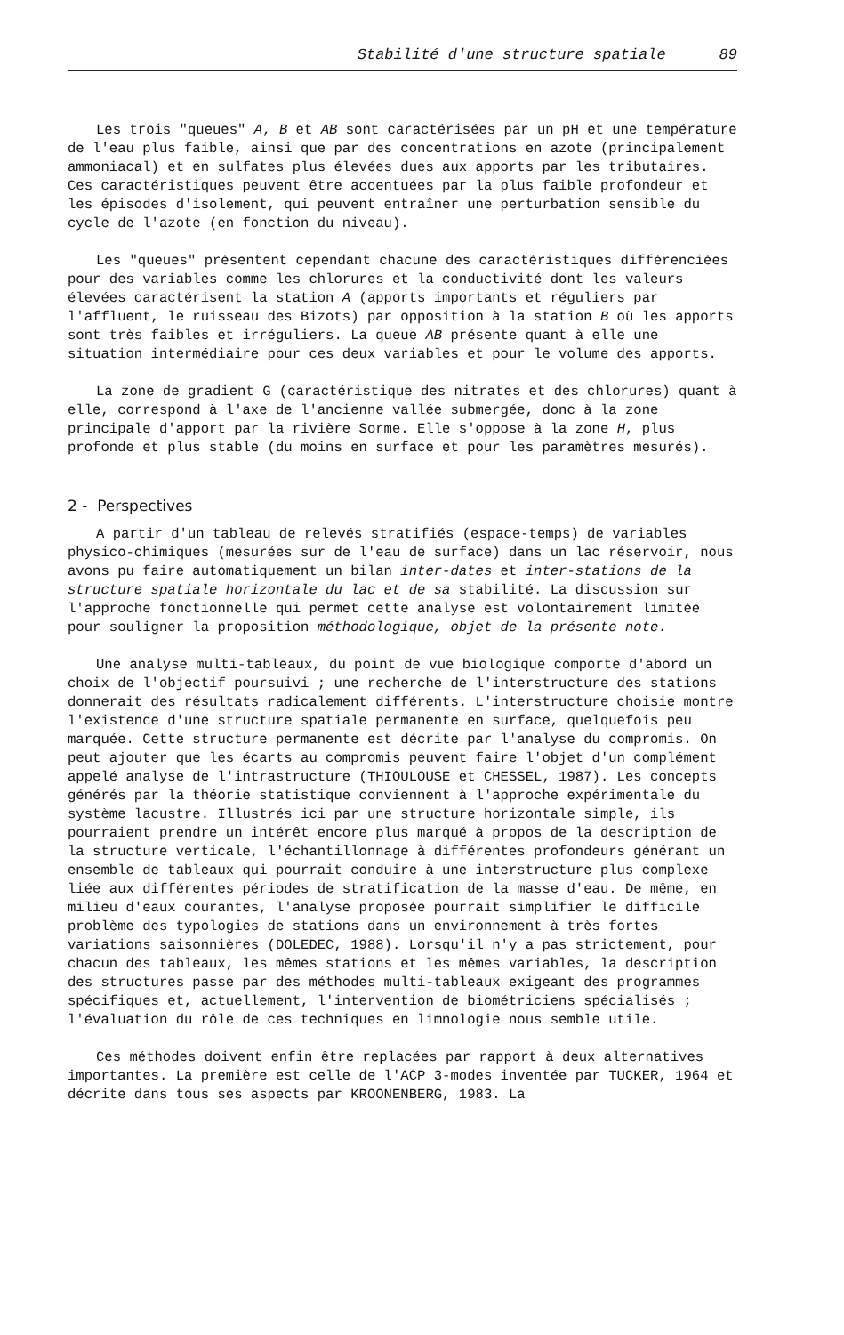Stabilité d'une structure spatiale 89
Les trois "queues" A, B et AB sont caractérisées par un pH et une température de l'eau plus faible, ainsi que par des concentrations en azote (principalement ammoniacal) et en sulfates plus élevées dues aux apports par les tributaires. Ces caractéristiques peuvent être accentuées par la plus faible profondeur et les épisodes d'isolement, qui peuvent entraîner une perturbation sensible du cycle de l'azote (en fonction du niveau).
Les "queues" présentent cependant chacune des caractéristiques différenciées pour des variables comme les chlorures et la conductivité dont les valeurs élevées caractérisent la station A (apports importants et réguliers par l'affluent, le ruisseau des Bizots) par opposition à la station B où les apports sont très faibles et irréguliers. La queue AB présente quant à elle une situation intermédiaire pour ces deux variables et pour le volume des apports.
La zone de gradient G (caractéristique des nitrates et des chlorures) quant à elle, correspond à l'axe de l'ancienne vallée submergée, donc à la zone principale d'apport par la rivière Sorme. Elle s'oppose à la zone H, plus profonde et plus stable (du moins en surface et pour les paramètres mesurés).
2 - Perspectives
A partir d'un tableau de relevés stratifiés (espace-temps) de variables physico-chimiques (mesurées sur de l'eau de surface) dans un lac réservoir, nous avons pu faire automatiquement un bilan inter-dates et inter-stations de la structure spatiale horizontale du lac et de sa stabilité. La discussion sur l'approche fonctionnelle qui permet cette analyse est volontairement limitée pour souligner la proposition méthodologique, objet de la présente note.
Une analyse multi-tableaux, du point de vue biologique comporte d'abord un choix de l'objectif poursuivi ; une recherche de l'interstructure des stations donnerait des résultats radicalement différents. L'interstructure choisie montre l'existence d'une structure spatiale permanente en surface, quelquefois peu marquée. Cette structure permanente est décrite par l'analyse du compromis. On peut ajouter que les écarts au compromis peuvent faire l'objet d'un complément appelé analyse de l'intrastructure (THIOULOUSE et CHESSEL, 1987). Les concepts générés par la théorie statistique conviennent à l'approche expérimentale du système lacustre. Illustrés ici par une structure horizontale simple, ils pourraient prendre un intérêt encore plus marqué à propos de la description de la structure verticale, l'échantillonnage à différentes profondeurs générant un ensemble de tableaux qui pourrait conduire à une interstructure plus complexe liée aux différentes périodes de stratification de la masse d'eau. De même, en milieu d'eaux courantes, l'analyse proposée pourrait simplifier le difficile problème des typologies de stations dans un environnement à très fortes variations saisonnières (DOLEDEC, 1988). Lorsqu'il n'y a pas strictement, pour chacun des tableaux, les mêmes stations et les mêmes variables, la description des structures passe par des méthodes multi-tableaux exigeant des programmes spécifiques et, actuellement, l'intervention de biométriciens spécialisés ; l'évaluation du rôle de ces techniques en limnologie nous semble utile.
Ces méthodes doivent enfin être replacées par rapport à deux alternatives importantes. La première est celle de l'ACP 3-modes inventée par TUCKER, 1964 et décrite dans tous ses aspects par KROONENBERG, 1983. La